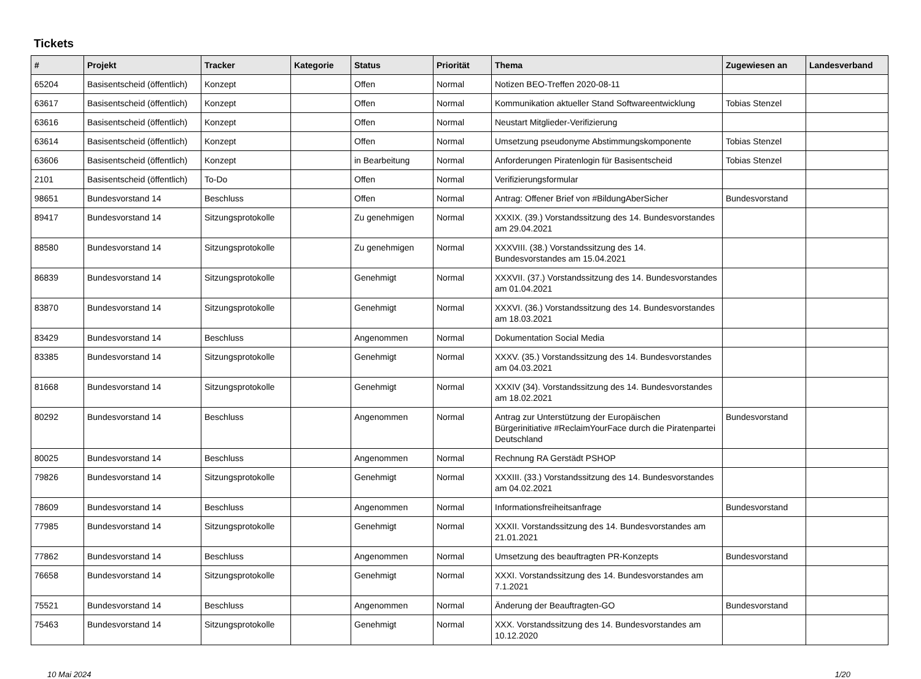Tickets
| # | Projekt | Tracker | Kategorie | Status | Priorität | Thema | Zugewiesen an | Landesverband |
| --- | --- | --- | --- | --- | --- | --- | --- | --- |
| 65204 | Basisentscheid (öffentlich) | Konzept | | Offen | Normal | Notizen BEO-Treffen 2020-08-11 | | |
| 63617 | Basisentscheid (öffentlich) | Konzept | | Offen | Normal | Kommunikation aktueller Stand Softwareentwicklung | Tobias Stenzel | |
| 63616 | Basisentscheid (öffentlich) | Konzept | | Offen | Normal | Neustart Mitglieder-Verifizierung | | |
| 63614 | Basisentscheid (öffentlich) | Konzept | | Offen | Normal | Umsetzung pseudonyme Abstimmungskomponente | Tobias Stenzel | |
| 63606 | Basisentscheid (öffentlich) | Konzept | | in Bearbeitung | Normal | Anforderungen Piratenlogin für Basisentscheid | Tobias Stenzel | |
| 2101 | Basisentscheid (öffentlich) | To-Do | | Offen | Normal | Verifizierungsformular | | |
| 98651 | Bundesvorstand 14 | Beschluss | | Offen | Normal | Antrag: Offener Brief von #BildungAberSicher | Bundesvorstand | |
| 89417 | Bundesvorstand 14 | Sitzungsprotokolle | | Zu genehmigen | Normal | XXXIX. (39.) Vorstandssitzung des 14. Bundesvorstandes am 29.04.2021 | | |
| 88580 | Bundesvorstand 14 | Sitzungsprotokolle | | Zu genehmigen | Normal | XXXVIII. (38.) Vorstandssitzung des 14. Bundesvorstandes am 15.04.2021 | | |
| 86839 | Bundesvorstand 14 | Sitzungsprotokolle | | Genehmigt | Normal | XXXVII. (37.) Vorstandssitzung des 14. Bundesvorstandes am 01.04.2021 | | |
| 83870 | Bundesvorstand 14 | Sitzungsprotokolle | | Genehmigt | Normal | XXXVI. (36.) Vorstandssitzung des 14. Bundesvorstandes am 18.03.2021 | | |
| 83429 | Bundesvorstand 14 | Beschluss | | Angenommen | Normal | Dokumentation Social Media | | |
| 83385 | Bundesvorstand 14 | Sitzungsprotokolle | | Genehmigt | Normal | XXXV. (35.) Vorstandssitzung des 14. Bundesvorstandes am 04.03.2021 | | |
| 81668 | Bundesvorstand 14 | Sitzungsprotokolle | | Genehmigt | Normal | XXXIV (34). Vorstandssitzung des 14. Bundesvorstandes am 18.02.2021 | | |
| 80292 | Bundesvorstand 14 | Beschluss | | Angenommen | Normal | Antrag zur Unterstützung der Europäischen Bürgerinitiative #ReclaimYourFace durch die Piratenpartei Deutschland | Bundesvorstand | |
| 80025 | Bundesvorstand 14 | Beschluss | | Angenommen | Normal | Rechnung RA Gerstädt PSHOP | | |
| 79826 | Bundesvorstand 14 | Sitzungsprotokolle | | Genehmigt | Normal | XXXIII. (33.) Vorstandssitzung des 14. Bundesvorstandes am 04.02.2021 | | |
| 78609 | Bundesvorstand 14 | Beschluss | | Angenommen | Normal | Informationsfreiheitsanfrage | Bundesvorstand | |
| 77985 | Bundesvorstand 14 | Sitzungsprotokolle | | Genehmigt | Normal | XXXII. Vorstandssitzung des 14. Bundesvorstandes am 21.01.2021 | | |
| 77862 | Bundesvorstand 14 | Beschluss | | Angenommen | Normal | Umsetzung des beauftragten PR-Konzepts | Bundesvorstand | |
| 76658 | Bundesvorstand 14 | Sitzungsprotokolle | | Genehmigt | Normal | XXXI. Vorstandssitzung des 14. Bundesvorstandes am 7.1.2021 | | |
| 75521 | Bundesvorstand 14 | Beschluss | | Angenommen | Normal | Änderung der Beauftragten-GO | Bundesvorstand | |
| 75463 | Bundesvorstand 14 | Sitzungsprotokolle | | Genehmigt | Normal | XXX. Vorstandssitzung des 14. Bundesvorstandes am 10.12.2020 | | |
10 Mai 2024 1/20